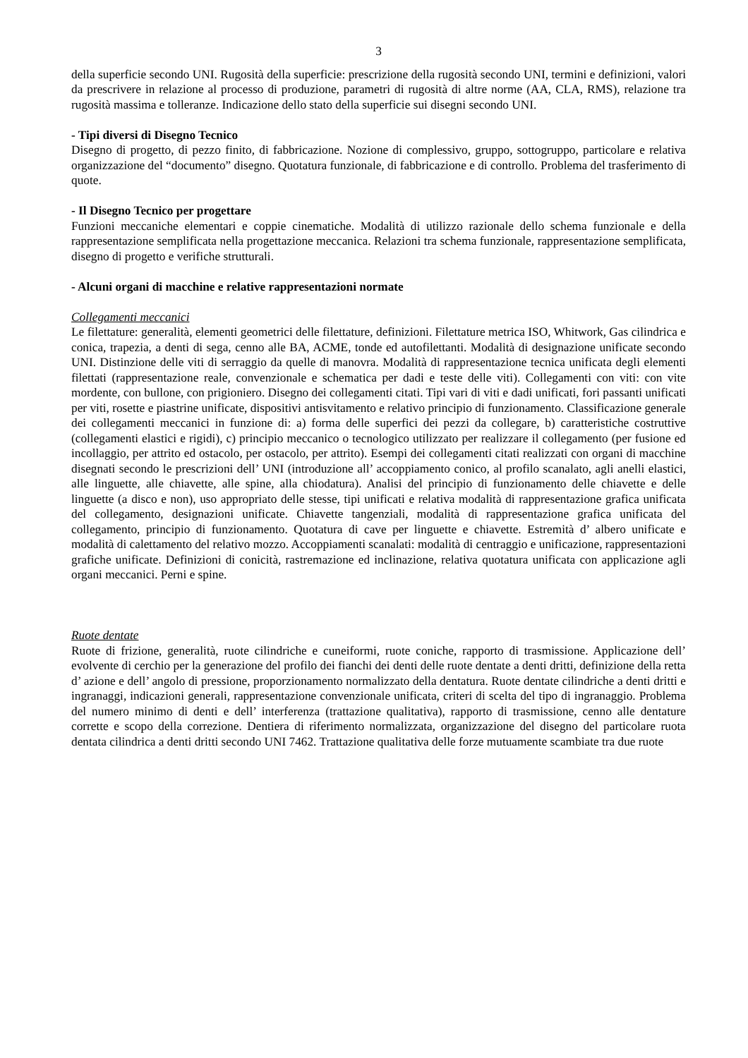3
della superficie secondo UNI. Rugosità della superficie: prescrizione della rugosità secondo UNI, termini e definizioni, valori da prescrivere in relazione al processo di produzione, parametri di rugosità di altre norme (AA, CLA, RMS), relazione tra rugosità massima e tolleranze. Indicazione dello stato della superficie sui disegni secondo UNI.
- Tipi diversi di Disegno Tecnico
Disegno di progetto, di pezzo finito, di fabbricazione. Nozione di complessivo, gruppo, sottogruppo, particolare e relativa organizzazione del “documento” disegno. Quotatura funzionale, di fabbricazione e di controllo. Problema del trasferimento di quote.
- Il Disegno Tecnico per progettare
Funzioni meccaniche elementari e coppie cinematiche. Modalità di utilizzo razionale dello schema funzionale e della rappresentazione semplificata nella progettazione meccanica. Relazioni tra schema funzionale, rappresentazione semplificata, disegno di progetto e verifiche strutturali.
- Alcuni organi di macchine e relative rappresentazioni normate
Collegamenti meccanici
Le filettature: generalità, elementi geometrici delle filettature, definizioni. Filettature metrica ISO, Whitwork, Gas cilindrica e conica, trapezia, a denti di sega, cenno alle BA, ACME, tonde ed autofilettanti. Modalità di designazione unificate secondo UNI. Distinzione delle viti di serraggio da quelle di manovra. Modalità di rappresentazione tecnica unificata degli elementi filettati (rappresentazione reale, convenzionale e schematica per dadi e teste delle viti). Collegamenti con viti: con vite mordente, con bullone, con prigioniero. Disegno dei collegamenti citati. Tipi vari di viti e dadi unificati, fori passanti unificati per viti, rosette e piastrine unificate, dispositivi antisvitamento e relativo principio di funzionamento. Classificazione generale dei collegamenti meccanici in funzione di: a) forma delle superfici dei pezzi da collegare, b) caratteristiche costruttive (collegamenti elastici e rigidi), c) principio meccanico o tecnologico utilizzato per realizzare il collegamento (per fusione ed incollaggio, per attrito ed ostacolo, per ostacolo, per attrito). Esempi dei collegamenti citati realizzati con organi di macchine disegnati secondo le prescrizioni dell’ UNI (introduzione all’ accoppiamento conico, al profilo scanalato, agli anelli elastici, alle linguette, alle chiavette, alle spine, alla chiodatura). Analisi del principio di funzionamento delle chiavette e delle linguette (a disco e non), uso appropriato delle stesse, tipi unificati e relativa modalità di rappresentazione grafica unificata del collegamento, designazioni unificate. Chiavette tangenziali, modalità di rappresentazione grafica unificata del collegamento, principio di funzionamento. Quotatura di cave per linguette e chiavette. Estremità d’ albero unificate e modalità di calettamento del relativo mozzo. Accoppiamenti scanalati: modalità di centraggio e unificazione, rappresentazioni grafiche unificate. Definizioni di conicità, rastremazione ed inclinazione, relativa quotatura unificata con applicazione agli organi meccanici. Perni e spine.
Ruote dentate
Ruote di frizione, generalità, ruote cilindriche e cuneiformi, ruote coniche, rapporto di trasmissione. Applicazione dell’ evolvente di cerchio per la generazione del profilo dei fianchi dei denti delle ruote dentate a denti dritti, definizione della retta d’ azione e dell’ angolo di pressione, proporzionamento normalizzato della dentatura. Ruote dentate cilindriche a denti dritti e ingranaggi, indicazioni generali, rappresentazione convenzionale unificata, criteri di scelta del tipo di ingranaggio. Problema del numero minimo di denti e dell’ interferenza (trattazione qualitativa), rapporto di trasmissione, cenno alle dentature corrette e scopo della correzione. Dentiera di riferimento normalizzata, organizzazione del disegno del particolare ruota dentata cilindrica a denti dritti secondo UNI 7462. Trattazione qualitativa delle forze mutuamente scambiate tra due ruote